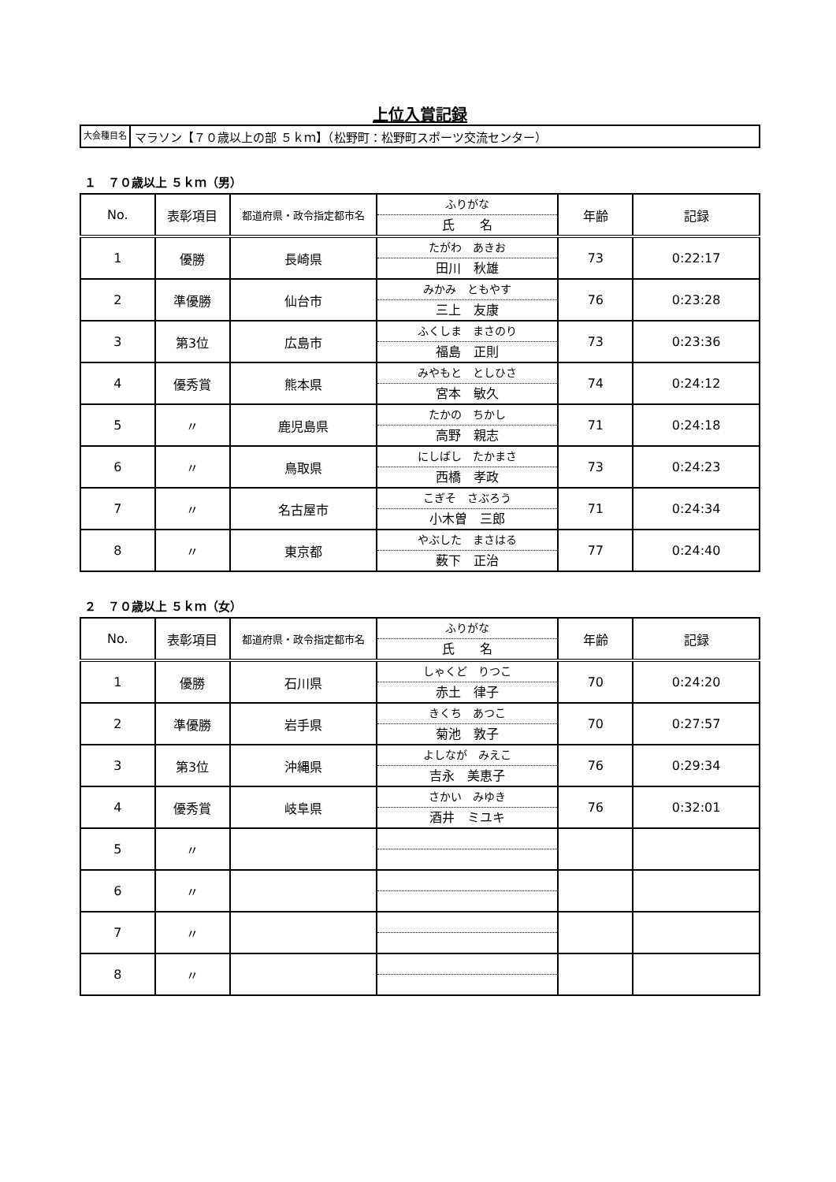上位入賞記録
大会種目名 マラソン【７０歳以上の部 ５ｋｍ】（松野町：松野町スポーツ交流センター）
１　７０歳以上 ５ｋｍ（男）
| No. | 表彰項目 | 都道府県・政令指定都市名 | ふりがな 氏 名 | 年齢 | 記録 |
| --- | --- | --- | --- | --- | --- |
| 1 | 優勝 | 長崎県 | たがわ あきお 田川 秋雄 | 73 | 0:22:17 |
| 2 | 準優勝 | 仙台市 | みかみ ともやす 三上 友康 | 76 | 0:23:28 |
| 3 | 第3位 | 広島市 | ふくしま まさのり 福島 正則 | 73 | 0:23:36 |
| 4 | 優秀賞 | 熊本県 | みやもと としひさ 宮本 敏久 | 74 | 0:24:12 |
| 5 | 〃 | 鹿児島県 | たかの ちかし 高野 親志 | 71 | 0:24:18 |
| 6 | 〃 | 鳥取県 | にしばし たかまさ 西橋 孝政 | 73 | 0:24:23 |
| 7 | 〃 | 名古屋市 | こぎそ さぶろう 小木曽 三郎 | 71 | 0:24:34 |
| 8 | 〃 | 東京都 | やぶした まさはる 薮下 正治 | 77 | 0:24:40 |
２　７０歳以上 ５ｋｍ（女）
| No. | 表彰項目 | 都道府県・政令指定都市名 | ふりがな 氏 名 | 年齢 | 記録 |
| --- | --- | --- | --- | --- | --- |
| 1 | 優勝 | 石川県 | しゃくど りつこ 赤土 律子 | 70 | 0:24:20 |
| 2 | 準優勝 | 岩手県 | きくち あつこ 菊池 敦子 | 70 | 0:27:57 |
| 3 | 第3位 | 沖縄県 | よしなが みえこ 吉永 美恵子 | 76 | 0:29:34 |
| 4 | 優秀賞 | 岐阜県 | さかい みゆき 酒井 ミユキ | 76 | 0:32:01 |
| 5 | 〃 | | | | |
| 6 | 〃 | | | | |
| 7 | 〃 | | | | |
| 8 | 〃 | | | | |